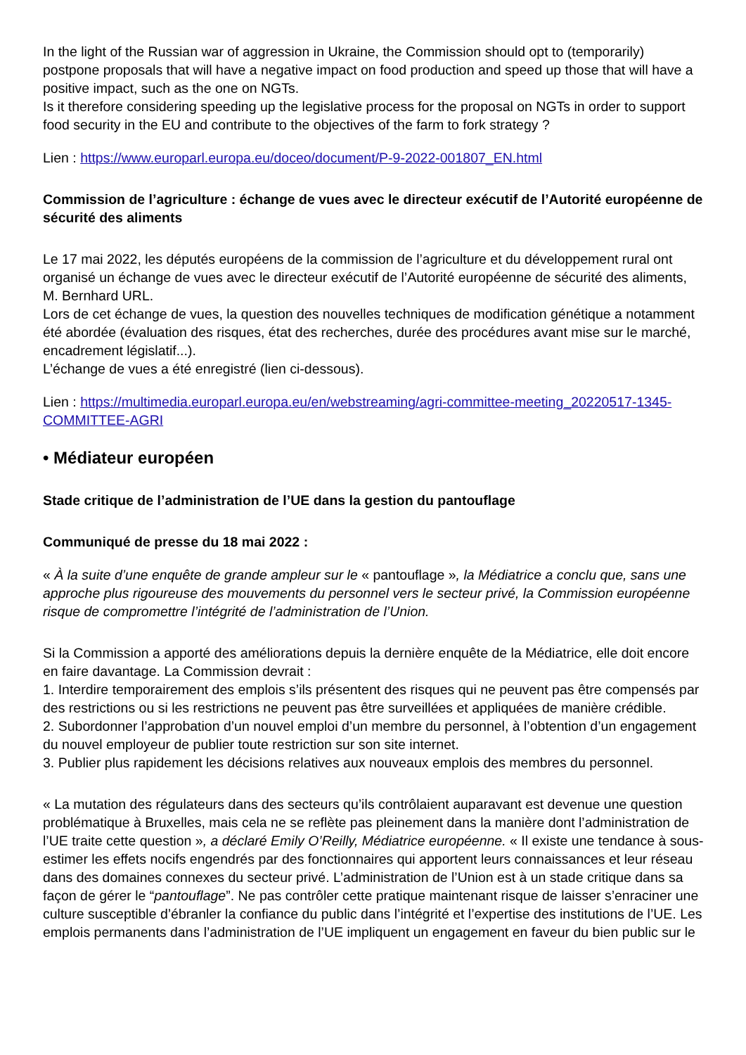In the light of the Russian war of aggression in Ukraine, the Commission should opt to (temporarily) postpone proposals that will have a negative impact on food production and speed up those that will have a positive impact, such as the one on NGTs.
Is it therefore considering speeding up the legislative process for the proposal on NGTs in order to support food security in the EU and contribute to the objectives of the farm to fork strategy ?
Lien : https://www.europarl.europa.eu/doceo/document/P-9-2022-001807_EN.html
Commission de l’agriculture : échange de vues avec le directeur exécutif de l’Autorité européenne de sécurité des aliments
Le 17 mai 2022, les députés européens de la commission de l’agriculture et du développement rural ont organisé un échange de vues avec le directeur exécutif de l’Autorité européenne de sécurité des aliments, M. Bernhard URL.
Lors de cet échange de vues, la question des nouvelles techniques de modification génétique a notamment été abordée (évaluation des risques, état des recherches, durée des procédures avant mise sur le marché, encadrement législatif...).
L’échange de vues a été enregistré (lien ci-dessous).
Lien : https://multimedia.europarl.europa.eu/en/webstreaming/agri-committee-meeting_20220517-1345-COMMITTEE-AGRI
• Médiateur européen
Stade critique de l’administration de l’UE dans la gestion du pantouflage
Communiqué de presse du 18 mai 2022 :
« À la suite d’une enquête de grande ampleur sur le « pantouflage », la Médiatrice a conclu que, sans une approche plus rigoureuse des mouvements du personnel vers le secteur privé, la Commission européenne risque de compromettre l’intégrité de l’administration de l’Union.
Si la Commission a apporté des améliorations depuis la dernière enquête de la Médiatrice, elle doit encore en faire davantage. La Commission devrait :
1. Interdire temporairement des emplois s’ils présentent des risques qui ne peuvent pas être compensés par des restrictions ou si les restrictions ne peuvent pas être surveillées et appliquées de manière crédible.
2. Subordonner l’approbation d’un nouvel emploi d’un membre du personnel, à l’obtention d’un engagement du nouvel employeur de publier toute restriction sur son site internet.
3. Publier plus rapidement les décisions relatives aux nouveaux emplois des membres du personnel.
« La mutation des régulateurs dans des secteurs qu’ils contrôlaient auparavant est devenue une question problématique à Bruxelles, mais cela ne se reflète pas pleinement dans la manière dont l’administration de l’UE traite cette question », a déclaré Emily O’Reilly, Médiatrice européenne. « Il existe une tendance à sous-estimer les effets nocifs engendrés par des fonctionnaires qui apportent leurs connaissances et leur réseau dans des domaines connexes du secteur privé. L’administration de l’Union est à un stade critique dans sa façon de gérer le “pantouflage”. Ne pas contrôler cette pratique maintenant risque de laisser s’enraciner une culture susceptible d’ébranler la confiance du public dans l’intégrité et l’expertise des institutions de l’UE. Les emplois permanents dans l’administration de l’UE impliquent un engagement en faveur du bien public sur le